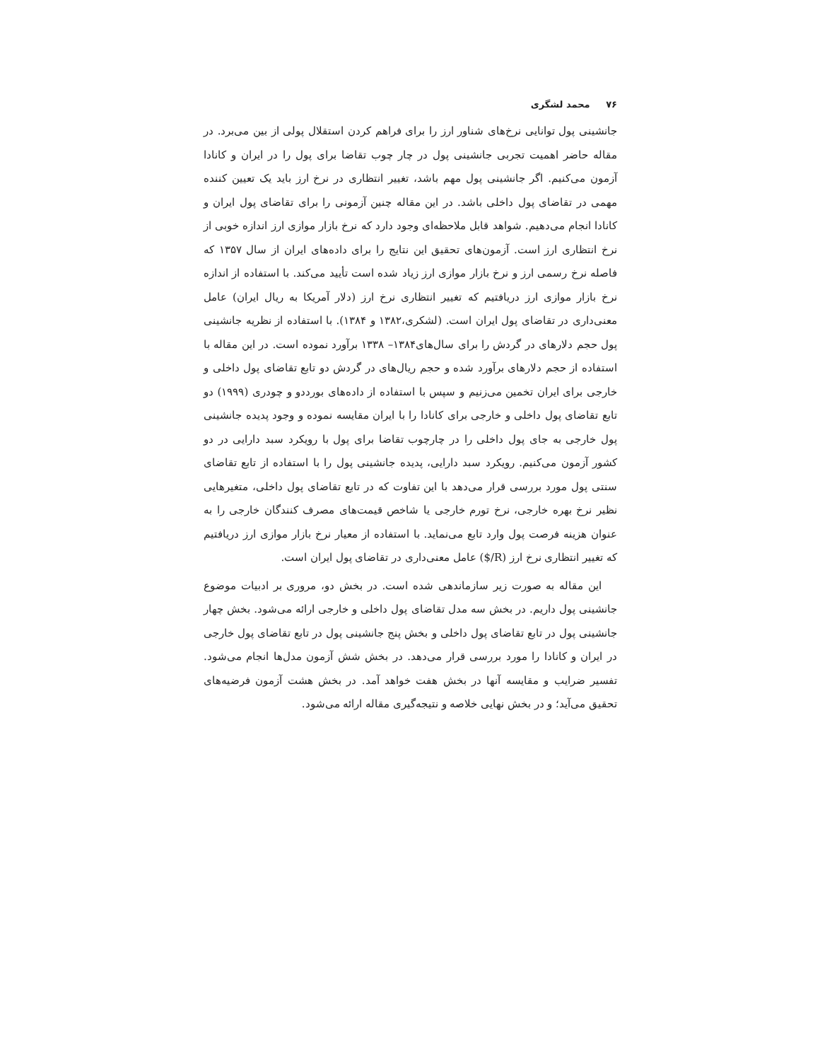۷۶ محمد لشگری
جانشینی پول توانایی نرخ‌های شناور ارز را برای فراهم کردن استقلال پولی از بین می‌برد. در مقاله حاضر اهمیت تجربی جانشینی پول در چار چوب تقاضا برای پول را در ایران و کانادا آزمون می‌کنیم. اگر جانشینی پول مهم باشد، تغییر انتظاری در نرخ ارز باید یک تعیین کننده مهمی در تقاضای پول داخلی باشد. در این مقاله چنین آزمونی را برای تقاضای پول ایران و کانادا انجام می‌دهیم. شواهد قابل ملاحظه‌ای وجود دارد که نرخ بازار موازی ارز اندازه خوبی از نرخ انتظاری ارز است. آزمون‌های تحقیق این نتایج را برای داده‌های ایران از سال ۱۳۵۷ که فاصله نرخ رسمی ارز و نرخ بازار موازی ارز زیاد شده است تأیید می‌کند. با استفاده از اندازه نرخ بازار موازی ارز دریافتیم که تغییر انتظاری نرخ ارز (دلار آمریکا به ریال ایران) عامل معنی‌داری در تقاضای پول ایران است. (لشکری،۱۳۸۲ و ۱۳۸۴). با استفاده از نظریه جانشینی پول حجم دلارهای در گردش را برای سال‌های۱۳۸۴– ۱۳۳۸ برآورد نموده است. در این مقاله با استفاده از حجم دلارهای برآورد شده و حجم ریال‌های در گردش دو تابع تقاضای پول داخلی و خارجی برای ایران تخمین می‌زنیم و سپس با استفاده از داده‌های بورددو و چودری (۱۹۹۹) دو تابع تقاضای پول داخلی و خارجی برای کانادا را با ایران مقایسه نموده و وجود پدیده جانشینی پول خارجی به جای پول داخلی را در چارچوب تقاضا برای پول با رویکرد سبد دارایی در دو کشور آزمون می‌کنیم. رویکرد سبد دارایی، پدیده جانشینی پول را با استفاده از تابع تقاضای سنتی پول مورد بررسی قرار می‌دهد با این تفاوت که در تابع تقاضای پول داخلی، متغیرهایی نظیر نرخ بهره خارجی، نرخ تورم خارجی یا شاخص قیمت‌های مصرف کنندگان خارجی را به عنوان هزینه فرصت پول وارد تابع می‌نماید. با استفاده از معیار نرخ بازار موازی ارز دریافتیم که تغییر انتظاری نرخ ارز ($/R) عامل معنی‌داری در تقاضای پول ایران است.
این مقاله به صورت زیر سازماندهی شده است. در بخش دو، مروری بر ادبیات موضوع جانشینی پول داریم. در بخش سه مدل تقاضای پول داخلی و خارجی ارائه می‌شود. بخش چهار جانشینی پول در تابع تقاضای پول داخلی و بخش پنج جانشینی پول در تابع تقاضای پول خارجی در ایران و کانادا را مورد بررسی قرار می‌دهد. در بخش شش آزمون مدل‌ها انجام می‌شود. تفسیر ضرایب و مقایسه آنها در بخش هفت خواهد آمد. در بخش هشت آزمون فرضیه‌های تحقیق می‌آید؛ و در بخش نهایی خلاصه و نتیجه‌گیری مقاله ارائه می‌شود.